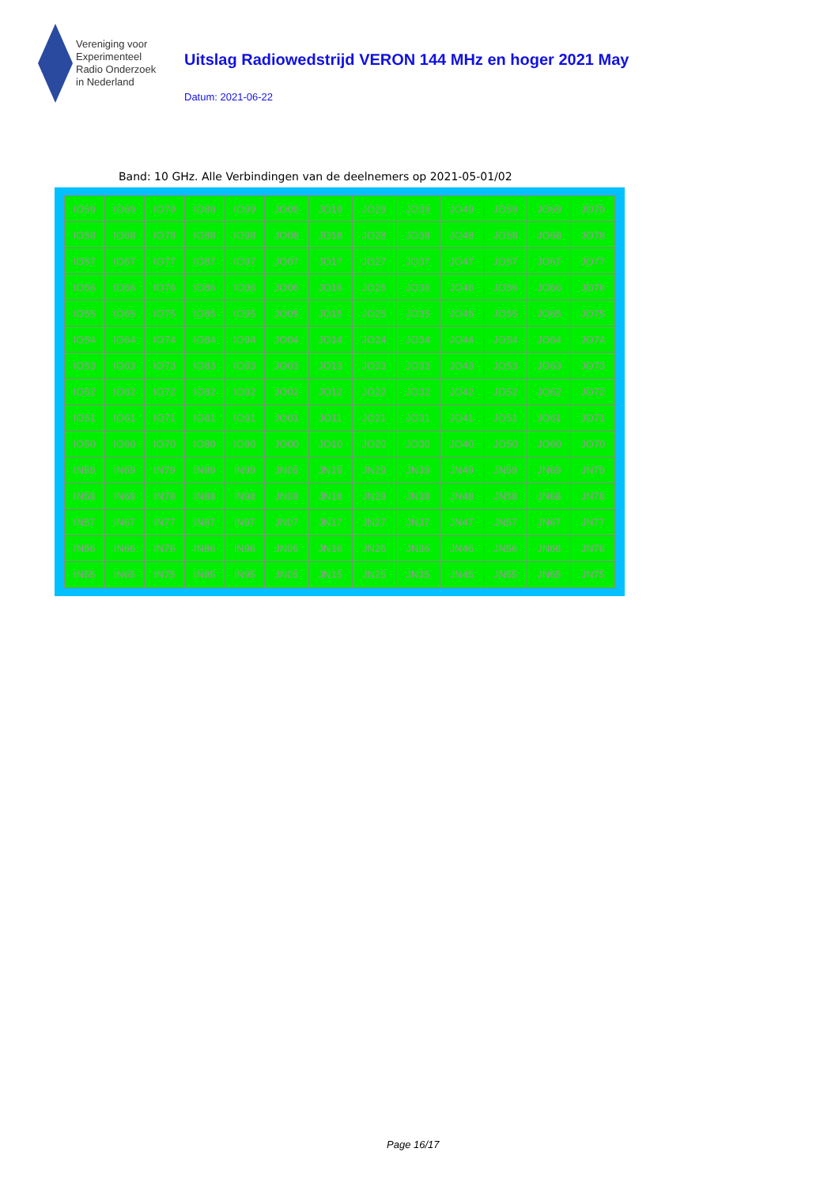Vereniging voor
Experimenteel
Radio Onderzoek
in Nederland
Uitslag Radiowedstrijd VERON 144 MHz en hoger 2021 May
Datum: 2021-06-22
Band: 10 GHz. Alle Verbindingen van de deelnemers op 2021-05-01/02
| IO59 | IO69 | IO79 | IO89 | IO99 | JO09 | JO19 | JO29 | JO39 | JO49 | JO59 | JO69 | JO79 |
| IO58 | IO68 | IO78 | IO88 | IO98 | JO08 | JO18 | JO28 | JO38 | JO48 | JO58 | JO68 | JO78 |
| IO57 | IO67 | IO77 | IO87 | IO97 | JO07 | JO17 | JO27 | JO37 | JO47 | JO57 | JO67 | JO77 |
| IO56 | IO66 | IO76 | IO86 | IO96 | JO06 | JO16 | JO26 | JO36 | JO46 | JO56 | JO66 | JO76 |
| IO55 | IO65 | IO75 | IO85 | IO95 | JO05 | JO15 | JO25 | JO35 | JO45 | JO55 | JO65 | JO75 |
| IO54 | IO64 | IO74 | IO84 | IO94 | JO04 | JO14 | JO24 | JO34 | JO44 | JO54 | JO64 | JO74 |
| IO53 | IO63 | IO73 | IO83 | IO93 | JO03 | JO13 | JO23 | JO33 | JO43 | JO53 | JO63 | JO73 |
| IO52 | IO62 | IO72 | IO82 | IO92 | JO02 | JO12 | JO22 | JO32 | JO42 | JO52 | JO62 | JO72 |
| IO51 | IO61 | IO71 | IO81 | IO91 | JO01 | JO11 | JO21 | JO31 | JO41 | JO51 | JO61 | JO71 |
| IO50 | IO60 | IO70 | IO80 | IO90 | JO00 | JO10 | JO20 | JO30 | JO40 | JO50 | JO60 | JO70 |
| IN59 | IN69 | IN79 | IN89 | IN99 | JN09 | JN19 | JN29 | JN39 | JN49 | JN59 | JN69 | JN79 |
| IN58 | IN68 | IN78 | IN88 | IN98 | JN08 | JN18 | JN28 | JN38 | JN48 | JN58 | JN68 | JN78 |
| IN57 | IN67 | IN77 | IN87 | IN97 | JN07 | JN17 | JN27 | JN37 | JN47 | JN57 | JN67 | JN77 |
| IN56 | IN66 | IN76 | IN86 | IN96 | JN06 | JN16 | JN26 | JN36 | JN46 | JN56 | JN66 | JN76 |
| IN55 | IN65 | IN75 | IN85 | IN95 | JN05 | JN15 | JN25 | JN35 | JN45 | JN55 | JN65 | JN75 |
Page 16/17